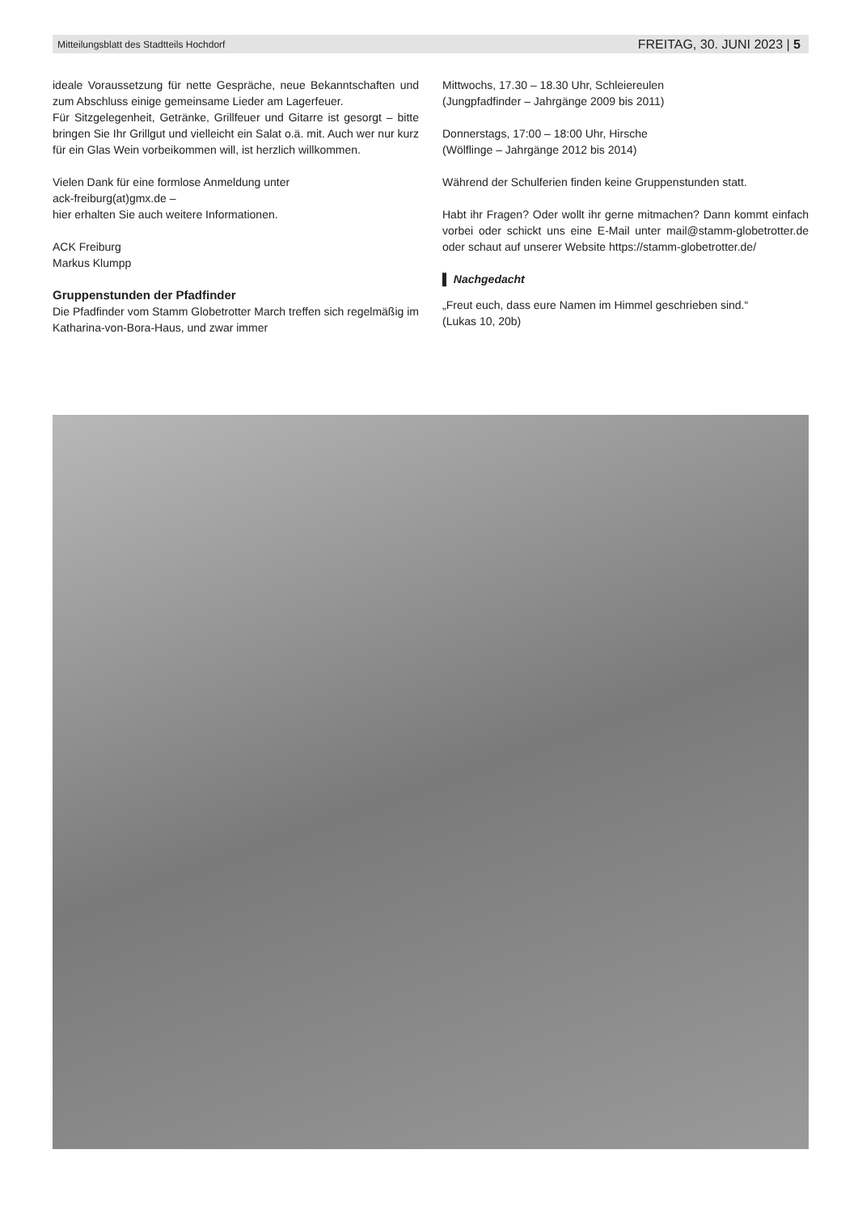Mitteilungsblatt des Stadtteils Hochdorf FREITAG, 30. JUNI 2023 | 5
ideale Voraussetzung für nette Gespräche, neue Bekanntschaften und zum Abschluss einige gemeinsame Lieder am Lagerfeuer.
Für Sitzgelegenheit, Getränke, Grillfeuer und Gitarre ist gesorgt – bitte bringen Sie Ihr Grillgut und vielleicht ein Salat o.ä. mit. Auch wer nur kurz für ein Glas Wein vorbeikommen will, ist herzlich willkommen.
Vielen Dank für eine formlose Anmeldung unter
ack-freiburg(at)gmx.de –
hier erhalten Sie auch weitere Informationen.
ACK Freiburg
Markus Klumpp
Gruppenstunden der Pfadfinder
Die Pfadfinder vom Stamm Globetrotter March treffen sich regelmäßig im Katharina-von-Bora-Haus, und zwar immer
Mittwochs, 17.30 – 18.30 Uhr, Schleiereulen
(Jungpfadfinder – Jahrgänge 2009 bis 2011)
Donnerstags, 17:00 – 18:00 Uhr, Hirsche
(Wölflinge – Jahrgänge 2012 bis 2014)
Während der Schulferien finden keine Gruppenstunden statt.
Habt ihr Fragen? Oder wollt ihr gerne mitmachen? Dann kommt einfach vorbei oder schickt uns eine E-Mail unter mail@stamm-globetrotter.de oder schaut auf unserer Website https://stamm-globetrotter.de/
▌ Nachgedacht
„Freut euch, dass eure Namen im Himmel geschrieben sind.“
(Lukas 10, 20b)